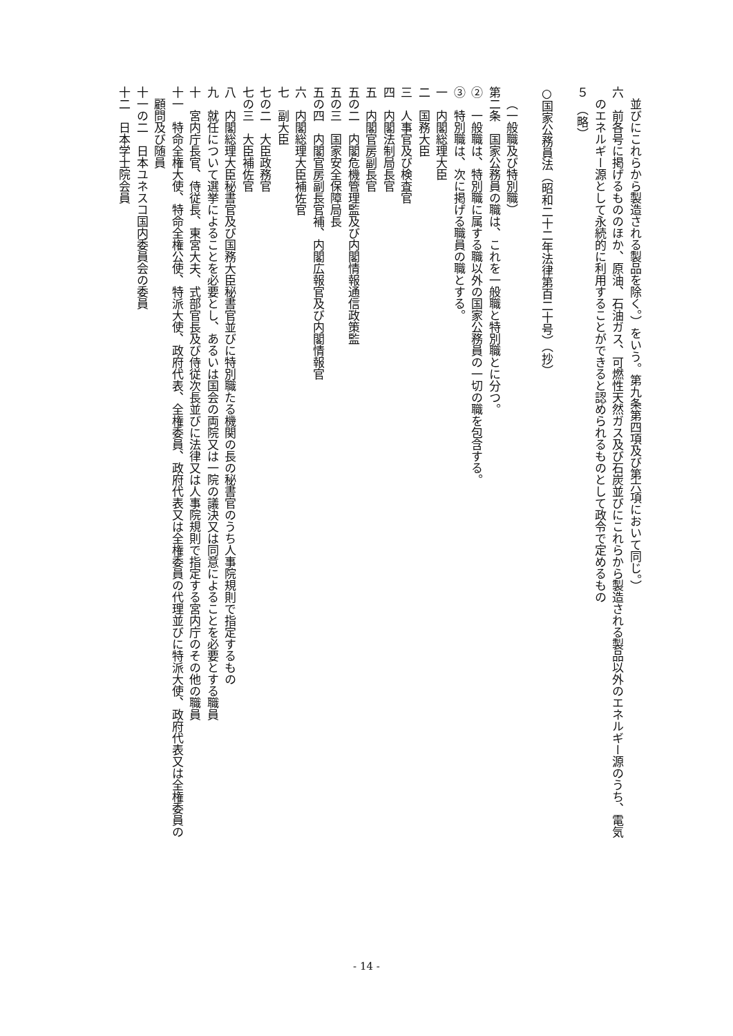並びにこれらから製造される製品を除く。）をいう。第九条第四項及び第六項において同じ。）
六　前各号に掲げるもののほか、原油、石油ガス、可燃性天然ガス及び石炭並びにこれらから製造される製品以外のエネルギー源のうち、電気
のエネルギー源として永続的に利用することができると認められるものとして政令で定めるもの
５　（略）
　
○国家公務員法（昭和二十二年法律第百二十号）（抄）
　
（一般職及び特別職）
第二条　国家公務員の職は、これを一般職と特別職とに分つ。
②　一般職は、特別職に属する職以外の国家公務員の一切の職を包含する。
③　特別職は、次に掲げる職員の職とする。
一　内閣総理大臣
二　国務大臣
三　人事官及び検査官
四　内閣法制局長官
五　内閣官房副長官
五の二　内閣危機管理監及び内閣情報通信政策監
五の三　国家安全保障局長
五の四　内閣官房副長官補、内閣広報官及び内閣情報官
六　内閣総理大臣補佐官
七　副大臣
七の二　大臣政務官
七の三　大臣補佐官
八　内閣総理大臣秘書官及び国務大臣秘書官並びに特別職たる機関の長の秘書官のうち人事院規則で指定するもの
九　就任について選挙によることを必要とし、あるいは国会の両院又は一院の議決又は同意によることを必要とする職員
十　宮内庁長官、侍従長、東宮大夫、式部官長及び侍従次長並びに法律又は人事院規則で指定する宮内庁のその他の職員
十一　特命全権大使、特命全権公使、特派大使、政府代表、全権委員、政府代表又は全権委員の代理並びに特派大使、政府代表又は全権委員の
顧問及び随員
十一の二　日本ユネスコ国内委員会の委員
十二　日本学士院会員
- 14 -